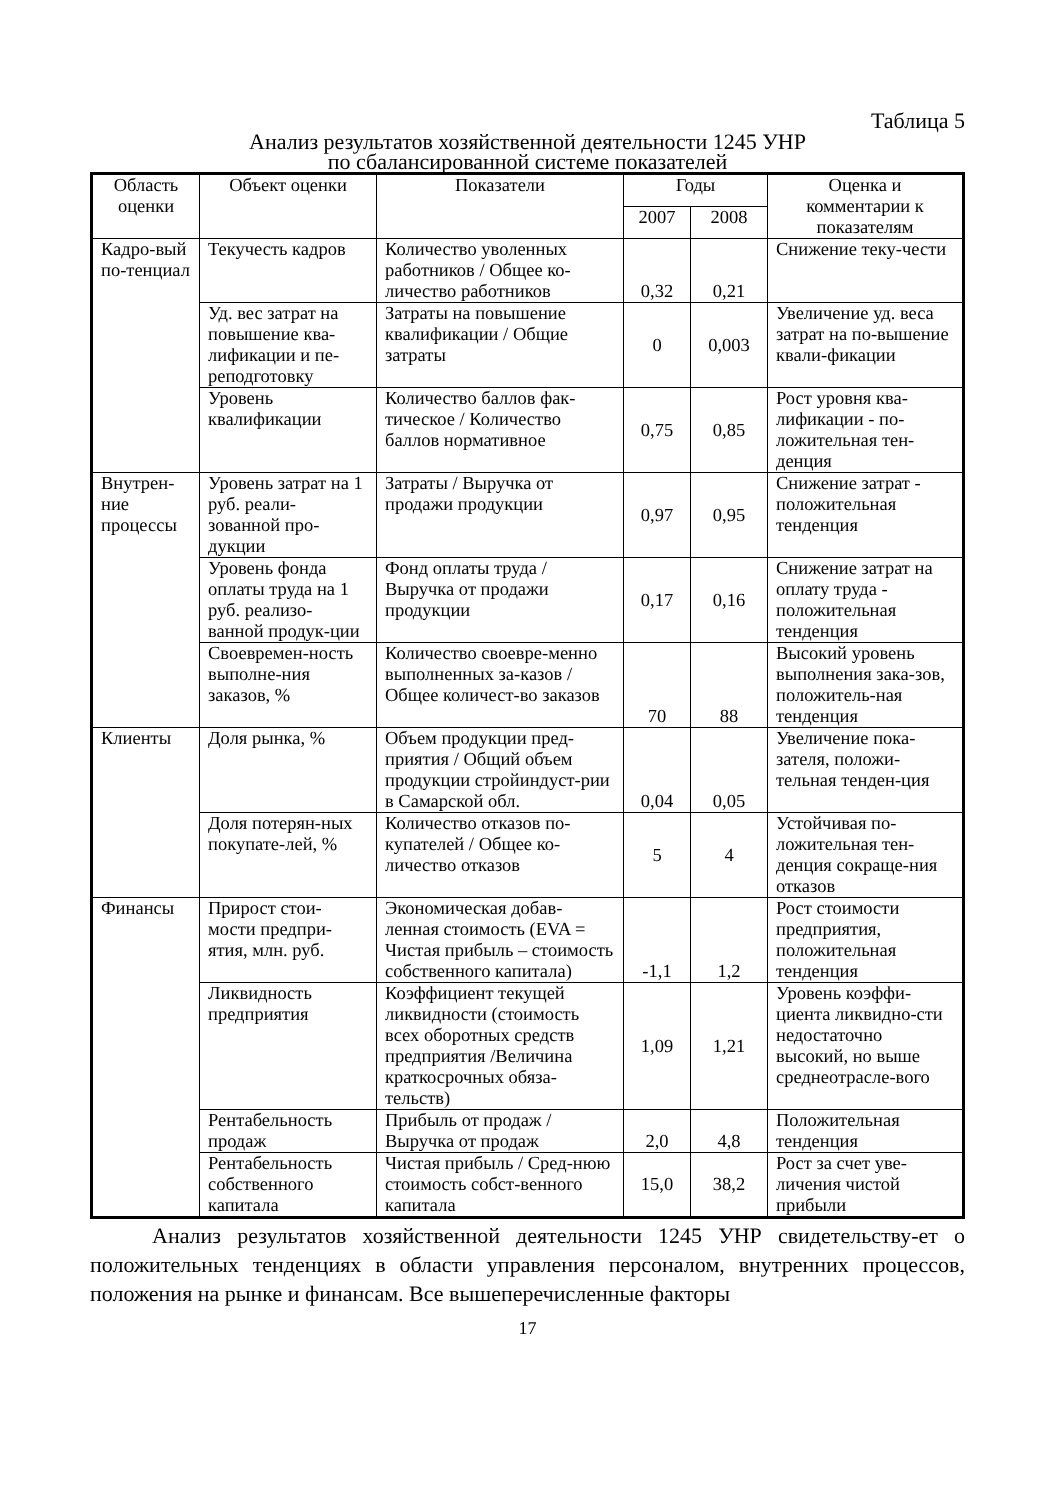Таблица 5
Анализ результатов хозяйственной деятельности 1245 УНР
по сбалансированной системе показателей
| Область оценки | Объект оценки | Показатели | Годы | | Оценка и комментарии к показателям |
| --- | --- | --- | --- | --- | --- |
| | | | 2007 | 2008 | |
| Кадро-вый по-тенциал | Текучесть кадров | Количество уволенных работников / Общее ко-личество работников | 0,32 | 0,21 | Снижение теку-чести |
| | Уд. вес затрат на повышение ква-лификации и пе-реподготовку | Затраты на повышение квалификации / Общие затраты | 0 | 0,003 | Увеличение уд. веса затрат на по-вышение квали-фикации |
| | Уровень квалификации | Количество баллов фак-тическое / Количество баллов нормативное | 0,75 | 0,85 | Рост уровня ква-лификации - по-ложительная тен-денция |
| Внутрен-ние процессы | Уровень затрат на 1 руб. реали-зованной про-дукции | Затраты / Выручка от продажи продукции | 0,97 | 0,95 | Снижение затрат - положительная тенденция |
| | Уровень фонда оплаты труда на 1 руб. реализо-ванной продук-ции | Фонд оплаты труда / Выручка от продажи продукции | 0,17 | 0,16 | Снижение затрат на оплату труда - положительная тенденция |
| | Своевремен-ность выполне-ния заказов, % | Количество своевре-менно выполненных за-казов / Общее количест-во заказов | 70 | 88 | Высокий уровень выполнения зака-зов, положитель-ная тенденция |
| Клиенты | Доля рынка, % | Объем продукции пред-приятия / Общий объем продукции стройиндуст-рии в Самарской обл. | 0,04 | 0,05 | Увеличение пока-зателя, положи-тельная тенден-ция |
| | Доля потерян-ных покупате-лей, % | Количество отказов по-купателей / Общее ко-личество отказов | 5 | 4 | Устойчивая по-ложительная тен-денция сокраще-ния отказов |
| Финансы | Прирост стои-мости предпри-ятия, млн. руб. | Экономическая добав-ленная стоимость (EVA = Чистая прибыль – стоимость собственного капитала) | -1,1 | 1,2 | Рост стоимости предприятия, положительная тенденция |
| | Ликвидность предприятия | Коэффициент текущей ликвидности (стоимость всех оборотных средств предприятия /Величина краткосрочных обяза-тельств) | 1,09 | 1,21 | Уровень коэффи-циента ликвидно-сти недостаточно высокий, но выше среднеотрасле-вого |
| | Рентабельность продаж | Прибыль от продаж / Выручка от продаж | 2,0 | 4,8 | Положительная тенденция |
| | Рентабельность собственного капитала | Чистая прибыль / Сред-нюю стоимость собст-венного капитала | 15,0 | 38,2 | Рост за счет уве-личения чистой прибыли |
Анализ результатов хозяйственной деятельности 1245 УНР свидетельству-ет о положительных тенденциях в области управления персоналом, внутренних процессов, положения на рынке и финансам. Все вышеперечисленные факторы
17